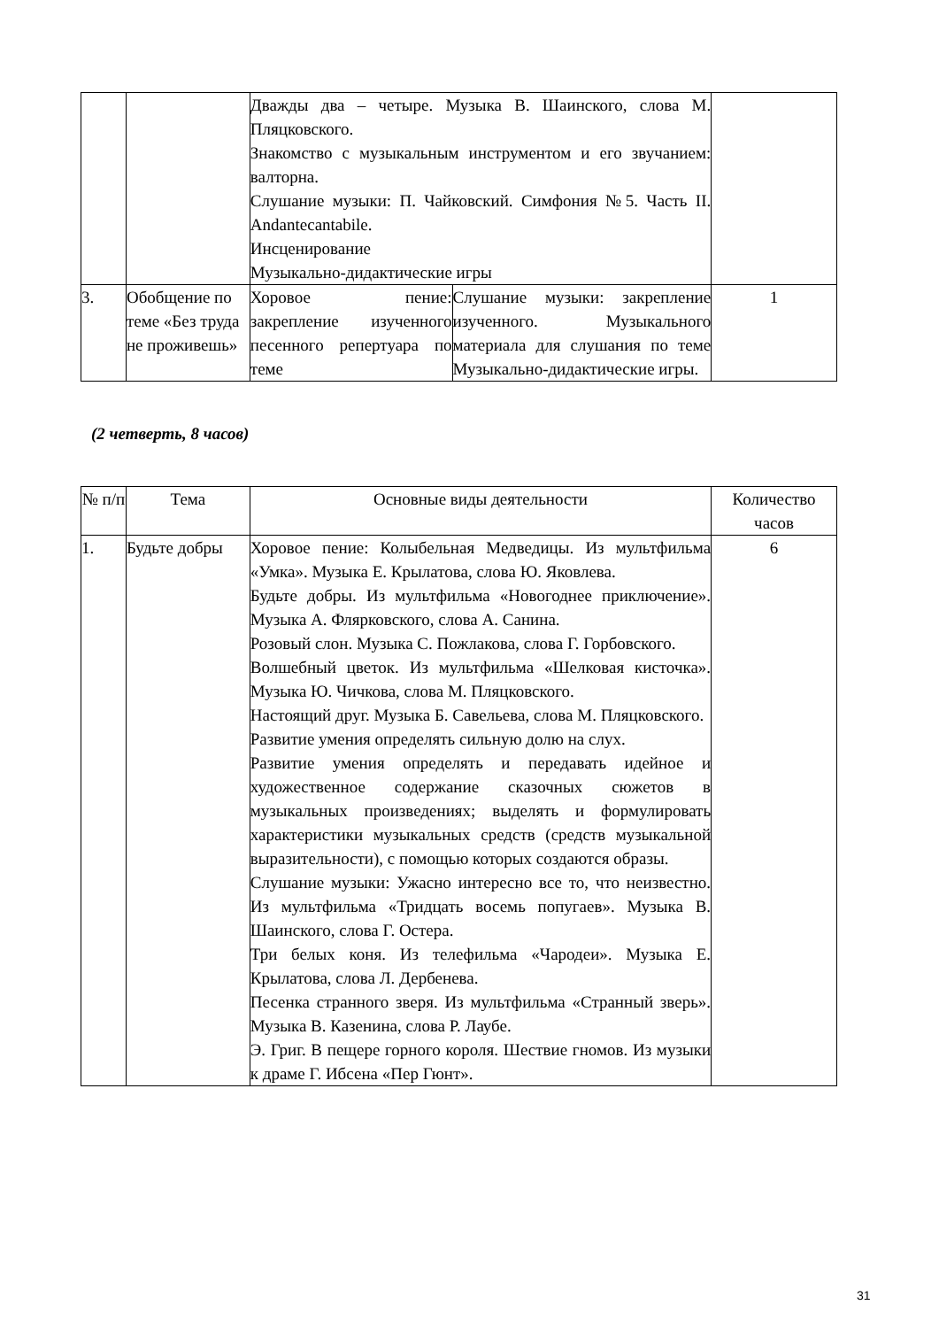| | | Дважды два – четыре. Музыка В. Шаинского, слова М. Пляцковского. Знакомство с музыкальным инструментом и его звучанием: валторна. Слушание музыки: П. Чайковский. Симфония №5. Часть II. Andantecantabile. Инсценирование Музыкально-дидактические игры | | |
| 3. | Обобщение по теме «Без труда не проживешь» | Хоровое пение: закрепление изученного песенного репертуара по теме | Слушание музыки: закрепление изученного. Музыкального материала для слушания по теме Музыкально-дидактические игры. | 1 |
(2 четверть, 8 часов)
| № п/п | Тема | Основные виды деятельности | Количество часов |
| --- | --- | --- | --- |
| 1. | Будьте добры | Хоровое пение: Колыбельная Медведицы. Из мультфильма «Умка». Музыка Е. Крылатова, слова Ю. Яковлева. Будьте добры. Из мультфильма «Новогоднее приключение». Музыка А. Флярковского, слова А. Санина. Розовый слон. Музыка С. Пожлакова, слова Г. Горбовского. Волшебный цветок. Из мультфильма «Шелковая кисточка». Музыка Ю. Чичкова, слова М. Пляцковского. Настоящий друг. Музыка Б. Савельева, слова М. Пляцковского. Развитие умения определять сильную долю на слух. Развитие умения определять и передавать идейное и художественное содержание сказочных сюжетов в музыкальных произведениях; выделять и формулировать характеристики музыкальных средств (средств музыкальной выразительности), с помощью которых создаются образы. Слушание музыки: Ужасно интересно все то, что неизвестно. Из мультфильма «Тридцать восемь попугаев». Музыка В. Шаинского, слова Г. Остера. Три белых коня. Из телефильма «Чародеи». Музыка Е. Крылатова, слова Л. Дербенева. Песенка странного зверя. Из мультфильма «Странный зверь». Музыка В. Казенина, слова Р. Лаубе. Э. Григ. В пещере горного короля. Шествие гномов. Из музыки к драме Г. Ибсена «Пер Гюнт». | 6 |
31